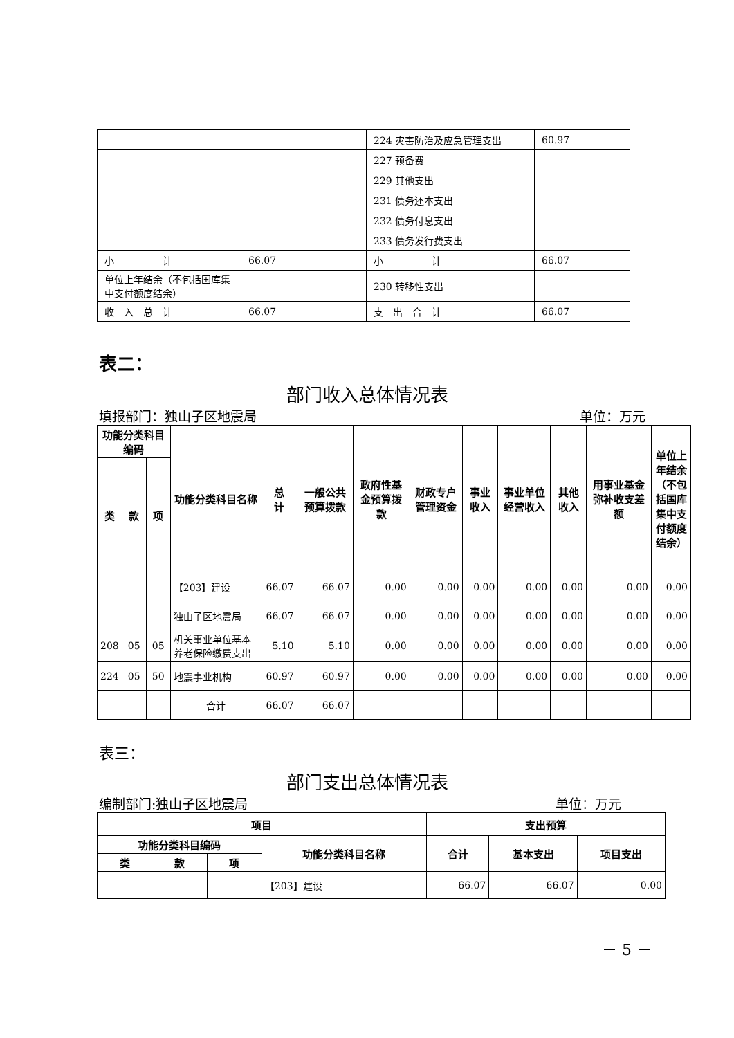| | | 224 灾害防治及应急管理支出 | 60.97 |
| | | 227 预备费 | |
| | | 229 其他支出 | |
| | | 231 债务还本支出 | |
| | | 232 债务付息支出 | |
| | | 233 债务发行费支出 | |
| 小 计 | 66.07 | 小 计 | 66.07 |
| 单位上年结余（不包括国库集中支付额度结余） | | 230 转移性支出 | |
| 收 入 总 计 | 66.07 | 支 出 合 计 | 66.07 |
表二：
部门收入总体情况表
填报部门：独山子区地震局 单位：万元
| 功能分类科目编码 | | | 功能分类科目名称 | 总 计 | 一般公共预算拨款 | 政府性基金预算拨款 | 财政专户管理资金 | 事业收入 | 事业单位经营收入 | 其他收入 | 用事业基金弥补收支差额 | 单位上年结余（不包括国库集中支付额度结余） |
| --- | --- | --- | --- | --- | --- | --- | --- | --- | --- | --- | --- | --- |
| 类 | 款 | 项 | | | | | | | | | | |
| | | | 【203】建设 | 66.07 | 66.07 | 0.00 | 0.00 | 0.00 | 0.00 | 0.00 | 0.00 | 0.00 |
| | | | 独山子区地震局 | 66.07 | 66.07 | 0.00 | 0.00 | 0.00 | 0.00 | 0.00 | 0.00 | 0.00 |
| 208 | 05 | 05 | 机关事业单位基本养老保险缴费支出 | 5.10 | 5.10 | 0.00 | 0.00 | 0.00 | 0.00 | 0.00 | 0.00 | 0.00 |
| 224 | 05 | 50 | 地震事业机构 | 60.97 | 60.97 | 0.00 | 0.00 | 0.00 | 0.00 | 0.00 | 0.00 | 0.00 |
| | | | 合计 | 66.07 | 66.07 | | | | | | | |
表三：
部门支出总体情况表
编制部门:独山子区地震局 单位：万元
| 项目 | | | | 支出预算 | | |
| --- | --- | --- | --- | --- | --- | --- |
| 功能分类科目编码 | | | 功能分类科目名称 | 合计 | 基本支出 | 项目支出 |
| 类 | 款 | 项 | | | | |
| | | | 【203】建设 | 66.07 | 66.07 | 0.00 |
－ 5 －